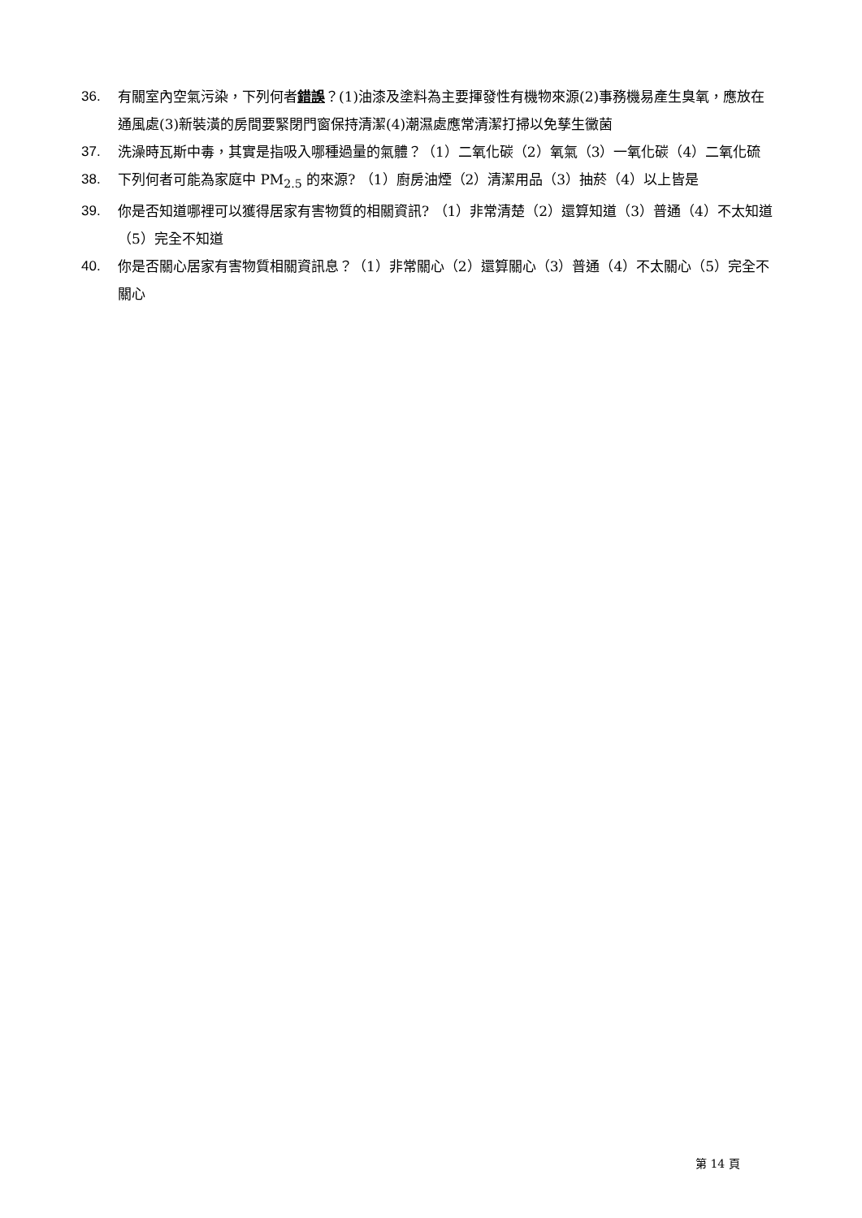36. 有關室內空氣污染，下列何者錯誤？(1)油漆及塗料為主要揮發性有機物來源(2)事務機易產生臭氧，應放在通風處(3)新裝潢的房間要緊閉門窗保持清潔(4)潮濕處應常清潔打掃以免孳生黴菌
37. 洗澡時瓦斯中毒，其實是指吸入哪種過量的氣體？（1）二氧化碳（2）氧氣（3）一氧化碳（4）二氧化硫
38. 下列何者可能為家庭中 PM<sub>2.5</sub> 的來源? （1）廚房油煙（2）清潔用品（3）抽菸（4）以上皆是
39. 你是否知道哪裡可以獲得居家有害物質的相關資訊? （1）非常清楚（2）還算知道（3）普通（4）不太知道（5）完全不知道
40. 你是否關心居家有害物質相關資訊息？（1）非常關心（2）還算關心（3）普通（4）不太關心（5）完全不關心
第 14 頁